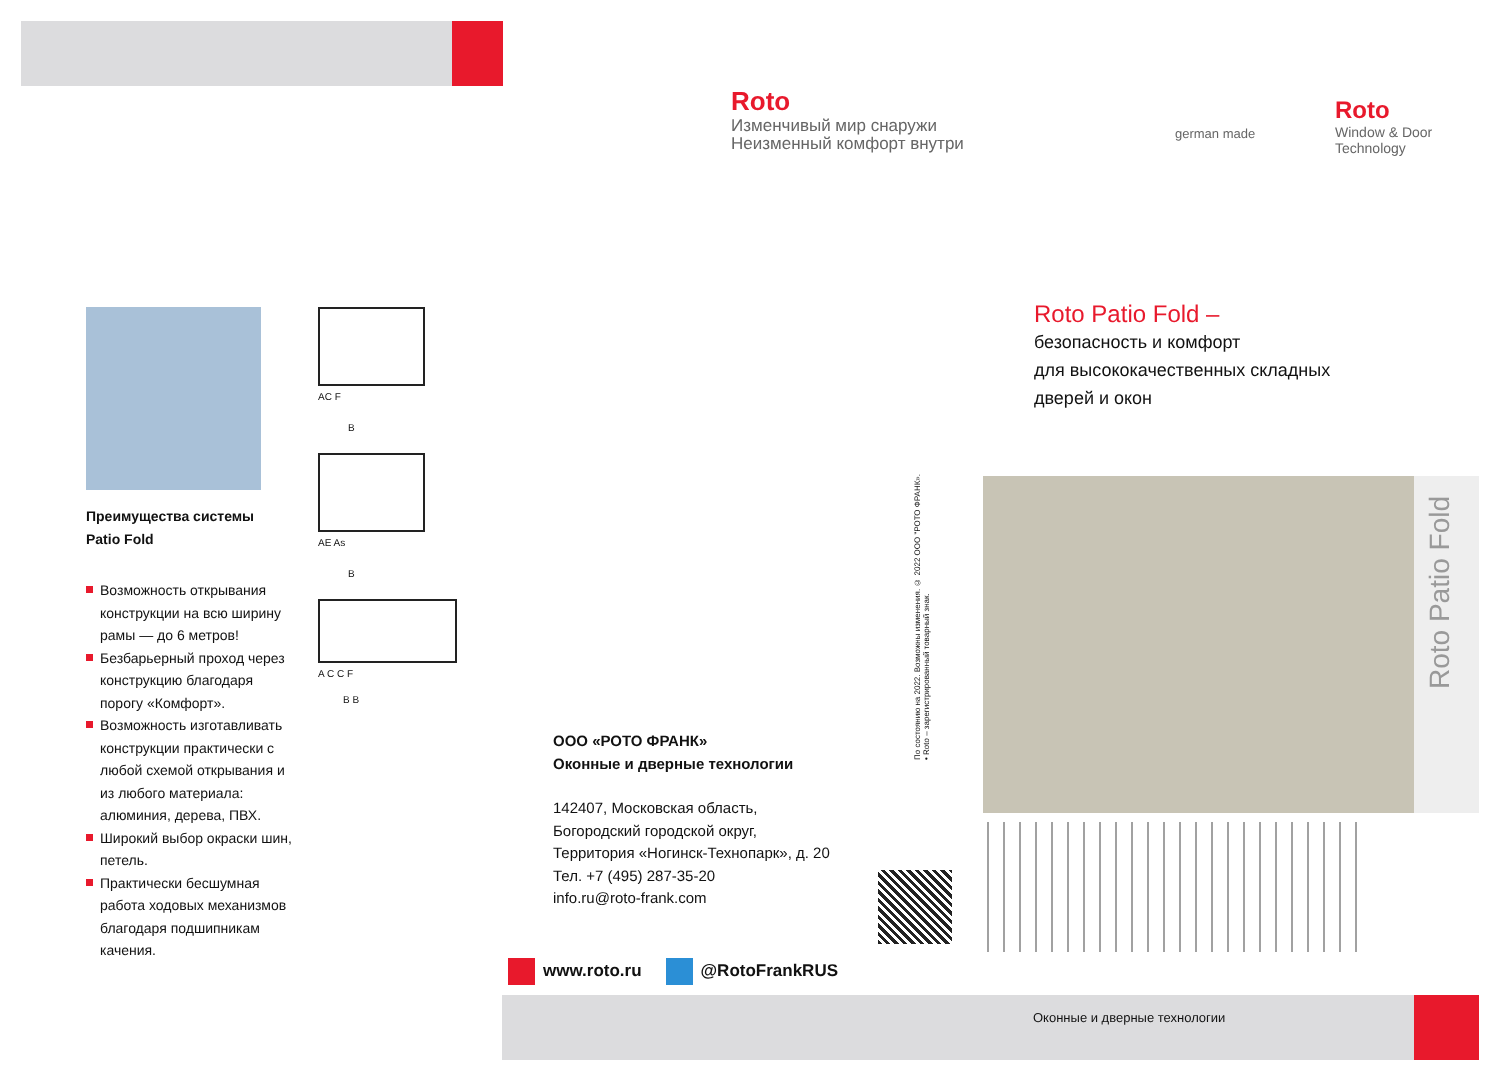Roto
Изменчивый мир снаружи
Неизменный комфорт внутри
german made
Roto
Window & Door
Technology
Преимущества системы
Patio Fold
Возможность открывания конструкции на всю ширину рамы — до 6 метров!
Безбарьерный проход через конструкцию благодаря порогу «Комфорт».
Возможность изготавливать конструкции практически с любой схемой открывания и из любого материала: алюминия, дерева, ПВХ.
Широкий выбор окраски шин, петель.
Практически бесшумная работа ходовых механизмов благодаря подшипникам качения.
AC F
B
AE As
B
A C C F
B B
ООО «РОТО ФРАНК»
Оконные и дверные технологии
142407, Московская область,
Богородский городской округ,
Территория «Ногинск-Технопарк», д. 20
Тел. +7 (495) 287-35-20
info.ru@roto-frank.com
По состоянию на 2022. Возможны изменения. © 2022 ООО "РОТО ФРАНК». • Roto – зарегистрированный товарный знак.
www.roto.ru @RotoFrankRUS
Roto Patio Fold –
безопасность и комфорт
для высококачественных складных
дверей и окон
Roto Patio Fold
Оконные и дверные технологии